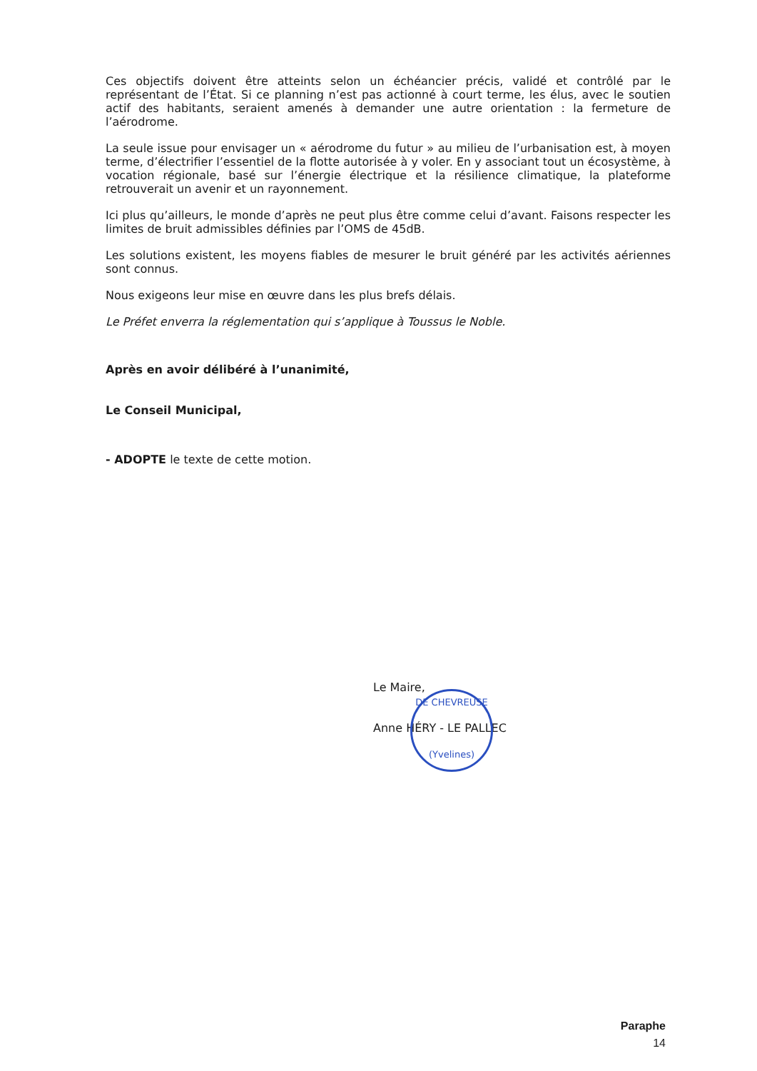Ces objectifs doivent être atteints selon un échéancier précis, validé et contrôlé par le représentant de l’État. Si ce planning n’est pas actionné à court terme, les élus, avec le soutien actif des habitants, seraient amenés à demander une autre orientation : la fermeture de l’aérodrome.
La seule issue pour envisager un « aérodrome du futur » au milieu de l’urbanisation est, à moyen terme, d’électrifier l’essentiel de la flotte autorisée à y voler. En y associant tout un écosystème, à vocation régionale, basé sur l’énergie électrique et la résilience climatique, la plateforme retrouverait un avenir et un rayonnement.
Ici plus qu’ailleurs, le monde d’après ne peut plus être comme celui d’avant. Faisons respecter les limites de bruit admissibles définies par l’OMS de 45dB.
Les solutions existent, les moyens fiables de mesurer le bruit généré par les activités aériennes sont connus.
Nous exigeons leur mise en œuvre dans les plus brefs délais.
Le Préfet enverra la réglementation qui s’applique à Toussus le Noble.
Après en avoir délibéré à l’unanimité,
Le Conseil Municipal,
- ADOPTE le texte de cette motion.
Le Maire,
Anne HÉRY - LE PALLEC
DE CHEVREUSE
(Yvelines)
Paraphe
14